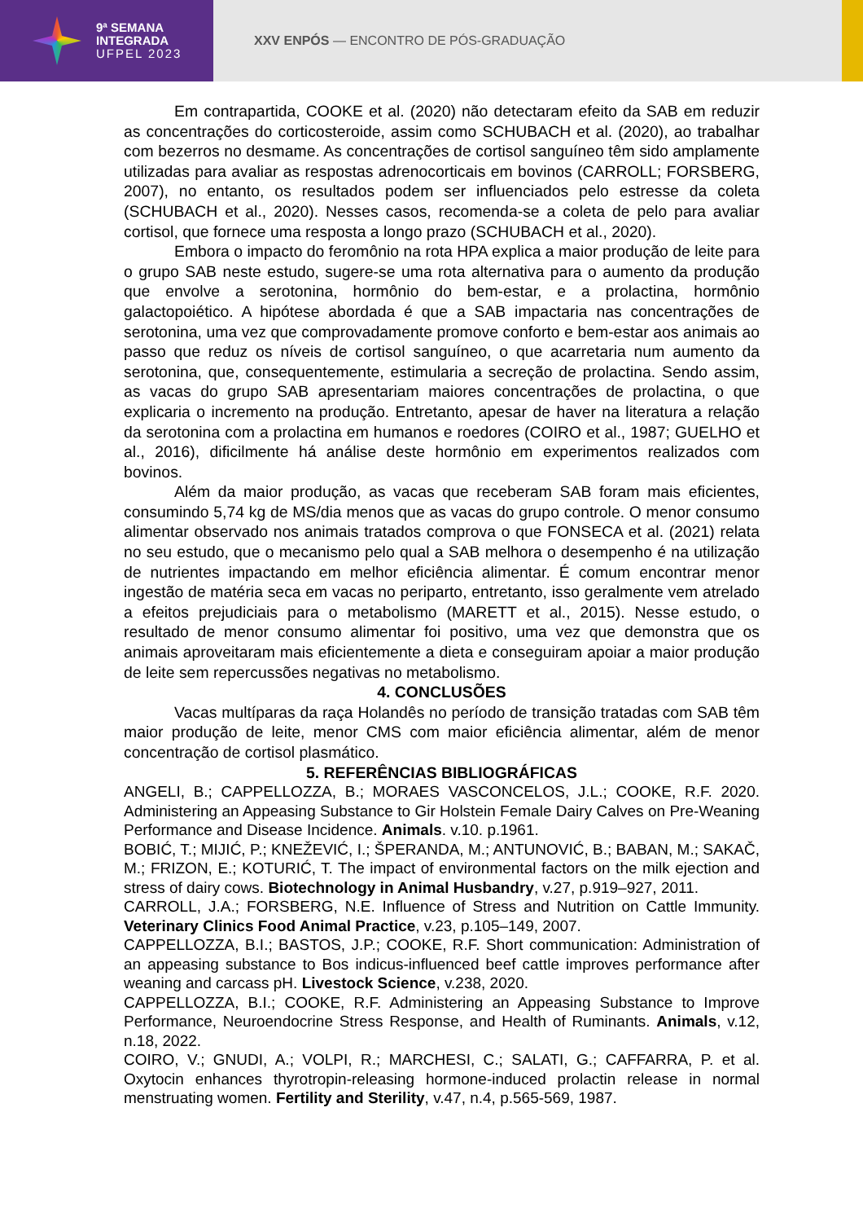9ª SEMANA
INTEGRADA
UFPEL 2023
XXV ENPÓS — ENCONTRO DE PÓS-GRADUAÇÃO
Em contrapartida, COOKE et al. (2020) não detectaram efeito da SAB em reduzir as concentrações do corticosteroide, assim como SCHUBACH et al. (2020), ao trabalhar com bezerros no desmame. As concentrações de cortisol sanguíneo têm sido amplamente utilizadas para avaliar as respostas adrenocorticais em bovinos (CARROLL; FORSBERG, 2007), no entanto, os resultados podem ser influenciados pelo estresse da coleta (SCHUBACH et al., 2020). Nesses casos, recomenda-se a coleta de pelo para avaliar cortisol, que fornece uma resposta a longo prazo (SCHUBACH et al., 2020).
Embora o impacto do feromônio na rota HPA explica a maior produção de leite para o grupo SAB neste estudo, sugere-se uma rota alternativa para o aumento da produção que envolve a serotonina, hormônio do bem-estar, e a prolactina, hormônio galactopoiético. A hipótese abordada é que a SAB impactaria nas concentrações de serotonina, uma vez que comprovadamente promove conforto e bem-estar aos animais ao passo que reduz os níveis de cortisol sanguíneo, o que acarretaria num aumento da serotonina, que, consequentemente, estimularia a secreção de prolactina. Sendo assim, as vacas do grupo SAB apresentariam maiores concentrações de prolactina, o que explicaria o incremento na produção. Entretanto, apesar de haver na literatura a relação da serotonina com a prolactina em humanos e roedores (COIRO et al., 1987; GUELHO et al., 2016), dificilmente há análise deste hormônio em experimentos realizados com bovinos.
Além da maior produção, as vacas que receberam SAB foram mais eficientes, consumindo 5,74 kg de MS/dia menos que as vacas do grupo controle. O menor consumo alimentar observado nos animais tratados comprova o que FONSECA et al. (2021) relata no seu estudo, que o mecanismo pelo qual a SAB melhora o desempenho é na utilização de nutrientes impactando em melhor eficiência alimentar. É comum encontrar menor ingestão de matéria seca em vacas no periparto, entretanto, isso geralmente vem atrelado a efeitos prejudiciais para o metabolismo (MARETT et al., 2015). Nesse estudo, o resultado de menor consumo alimentar foi positivo, uma vez que demonstra que os animais aproveitaram mais eficientemente a dieta e conseguiram apoiar a maior produção de leite sem repercussões negativas no metabolismo.
4. CONCLUSÕES
Vacas multíparas da raça Holandês no período de transição tratadas com SAB têm maior produção de leite, menor CMS com maior eficiência alimentar, além de menor concentração de cortisol plasmático.
5. REFERÊNCIAS BIBLIOGRÁFICAS
ANGELI, B.; CAPPELLOZZA, B.; MORAES VASCONCELOS, J.L.; COOKE, R.F. 2020. Administering an Appeasing Substance to Gir Holstein Female Dairy Calves on Pre-Weaning Performance and Disease Incidence. Animals. v.10. p.1961.
BOBIĆ, T.; MIJIĆ, P.; KNEŽEVIĆ, I.; ŠPERANDA, M.; ANTUNOVIĆ, B.; BABAN, M.; SAKAČ, M.; FRIZON, E.; KOTURIĆ, T. The impact of environmental factors on the milk ejection and stress of dairy cows. Biotechnology in Animal Husbandry, v.27, p.919–927, 2011.
CARROLL, J.A.; FORSBERG, N.E. Influence of Stress and Nutrition on Cattle Immunity. Veterinary Clinics Food Animal Practice, v.23, p.105–149, 2007.
CAPPELLOZZA, B.I.; BASTOS, J.P.; COOKE, R.F. Short communication: Administration of an appeasing substance to Bos indicus-influenced beef cattle improves performance after weaning and carcass pH. Livestock Science, v.238, 2020.
CAPPELLOZZA, B.I.; COOKE, R.F. Administering an Appeasing Substance to Improve Performance, Neuroendocrine Stress Response, and Health of Ruminants. Animals, v.12, n.18, 2022.
COIRO, V.; GNUDI, A.; VOLPI, R.; MARCHESI, C.; SALATI, G.; CAFFARRA, P. et al. Oxytocin enhances thyrotropin-releasing hormone-induced prolactin release in normal menstruating women. Fertility and Sterility, v.47, n.4, p.565-569, 1987.